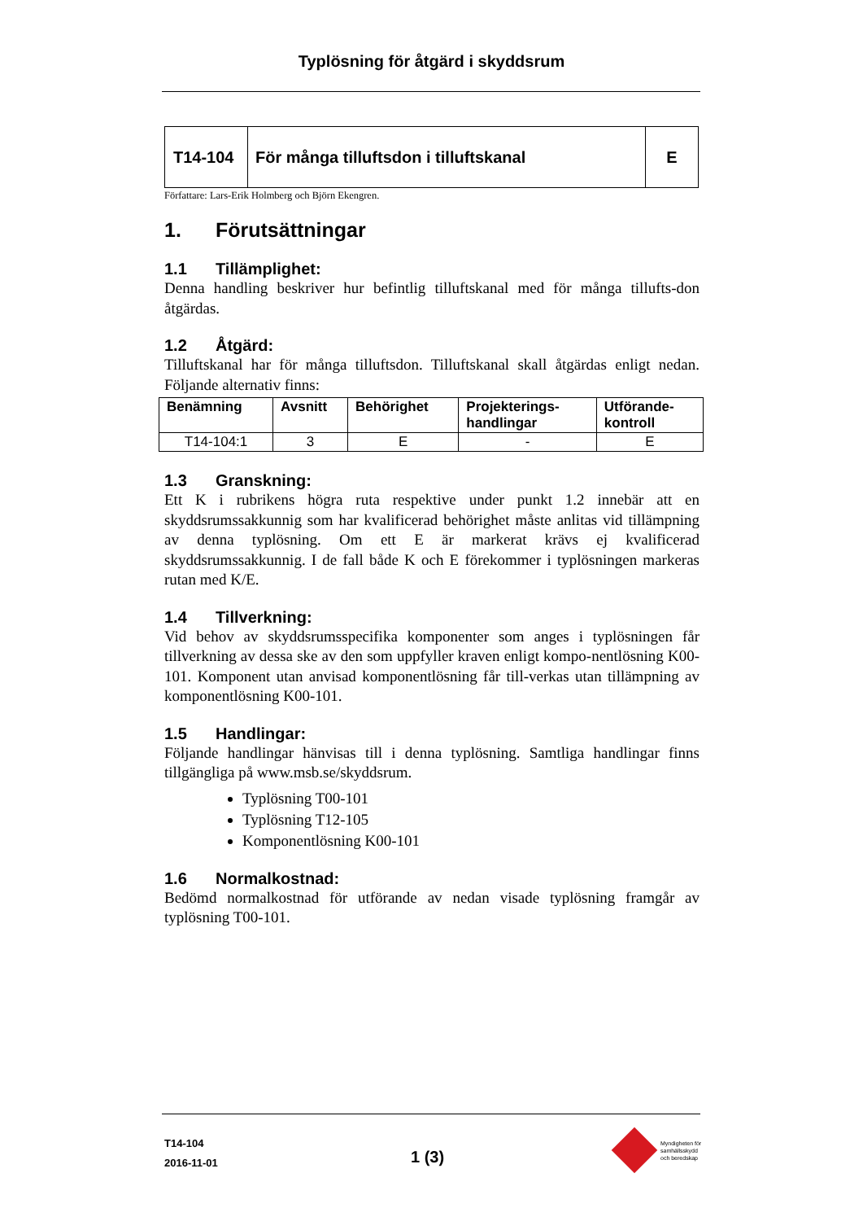Typlösning för åtgärd i skyddsrum
| T14-104 | För många tilluftsdon i tilluftskanal | E |
Författare: Lars-Erik Holmberg och Björn Ekengren.
1. Förutsättningar
1.1 Tillämplighet:
Denna handling beskriver hur befintlig tilluftskanal med för många tillufts-don åtgärdas.
1.2 Åtgärd:
Tilluftskanal har för många tilluftsdon. Tilluftskanal skall åtgärdas enligt nedan. Följande alternativ finns:
| Benämning | Avsnitt | Behörighet | Projekterings- handlingar | Utförande- kontroll |
| --- | --- | --- | --- | --- |
| T14-104:1 | 3 | E | - | E |
1.3 Granskning:
Ett K i rubrikens högra ruta respektive under punkt 1.2 innebär att en skyddsrumssakkunnig som har kvalificerad behörighet måste anlitas vid tillämpning av denna typlösning. Om ett E är markerat krävs ej kvalificerad skyddsrumssakkunnig. I de fall både K och E förekommer i typlösningen markeras rutan med K/E.
1.4 Tillverkning:
Vid behov av skyddsrumsspecifika komponenter som anges i typlösningen får tillverkning av dessa ske av den som uppfyller kraven enligt kompo-nentlösning K00-101. Komponent utan anvisad komponentlösning får till-verkas utan tillämpning av komponentlösning K00-101.
1.5 Handlingar:
Följande handlingar hänvisas till i denna typlösning. Samtliga handlingar finns tillgängliga på www.msb.se/skyddsrum.
Typlösning T00-101
Typlösning T12-105
Komponentlösning K00-101
1.6 Normalkostnad:
Bedömd normalkostnad för utförande av nedan visade typlösning framgår av typlösning T00-101.
T14-104
2016-11-01
1 (3)
Myndigheten för
samhällsskydd
och beredskap